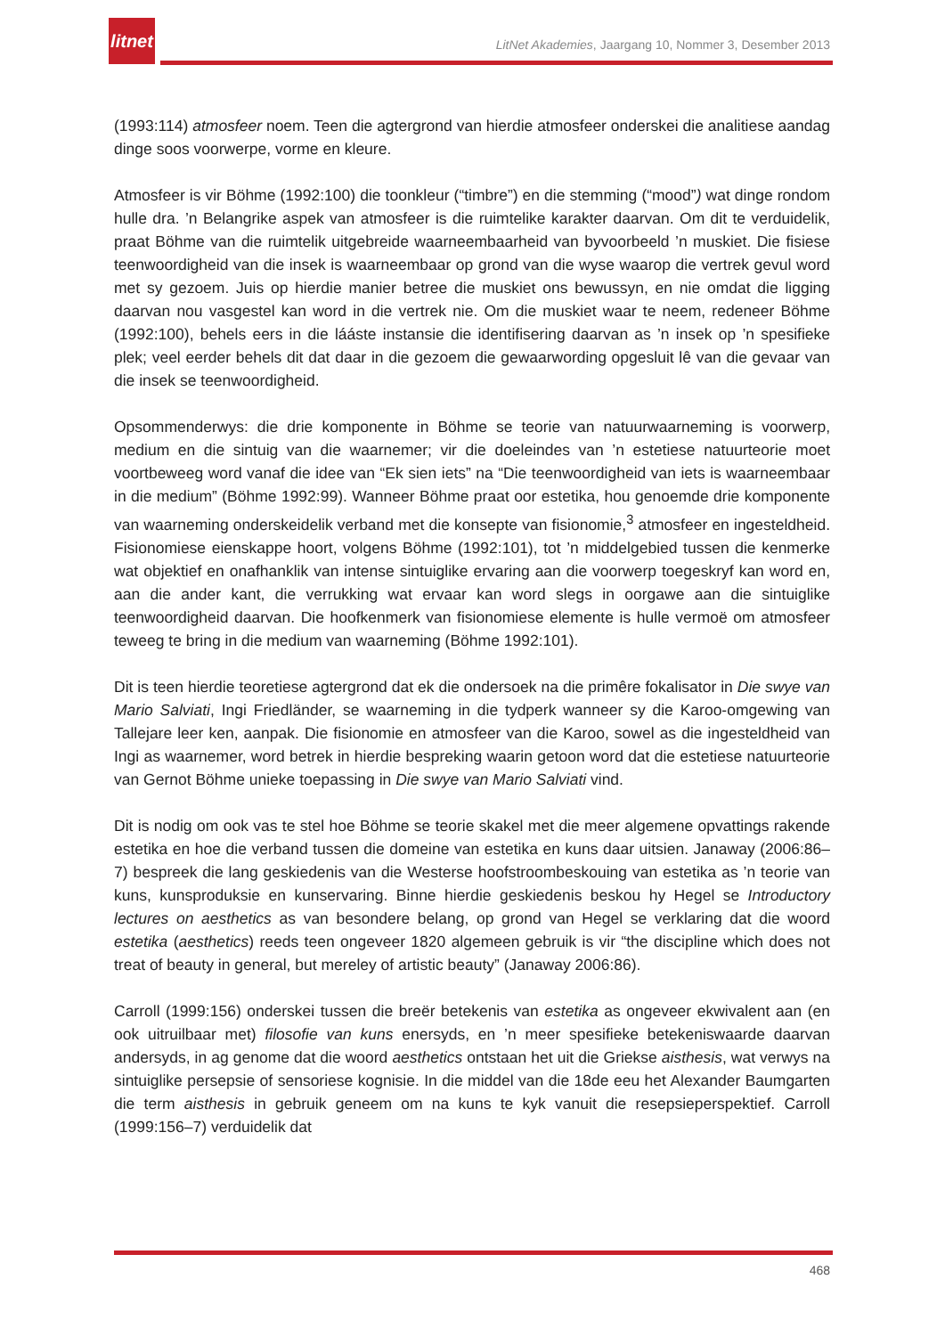litnet
LitNet Akademies, Jaargang 10, Nommer 3, Desember 2013
(1993:114) atmosfeer noem. Teen die agtergrond van hierdie atmosfeer onderskei die analitiese aandag dinge soos voorwerpe, vorme en kleure.
Atmosfeer is vir Böhme (1992:100) die toonkleur (“timbre”) en die stemming (“mood”) wat dinge rondom hulle dra. ’n Belangrike aspek van atmosfeer is die ruimtelike karakter daarvan. Om dit te verduidelik, praat Böhme van die ruimtelik uitgebreide waarneembaarheid van byvoorbeeld ’n muskiet. Die fisiese teenwoordigheid van die insek is waarneembaar op grond van die wyse waarop die vertrek gevul word met sy gezoem. Juis op hierdie manier betree die muskiet ons bewussyn, en nie omdat die ligging daarvan nou vasgestel kan word in die vertrek nie. Om die muskiet waar te neem, redeneer Böhme (1992:100), behels eers in die lááste instansie die identifisering daarvan as ’n insek op ’n spesifieke plek; veel eerder behels dit dat daar in die gezoem die gewaarwording opgesluit lê van die gevaar van die insek se teenwoordigheid.
Opsommenderwys: die drie komponente in Böhme se teorie van natuurwaarneming is voorwerp, medium en die sintuig van die waarnemer; vir die doeleindes van ’n estetiese natuurteorie moet voortbeweeg word vanaf die idee van “Ek sien iets” na “Die teenwoordigheid van iets is waarneembaar in die medium” (Böhme 1992:99). Wanneer Böhme praat oor estetika, hou genoemde drie komponente van waarneming onderskeidelik verband met die konsepte van fisionomie,<sup>3</sup> atmosfeer en ingesteldheid. Fisionomiese eienskappe hoort, volgens Böhme (1992:101), tot ’n middelgebied tussen die kenmerke wat objektief en onafhanklik van intense sintuiglike ervaring aan die voorwerp toegeskryf kan word en, aan die ander kant, die verrukking wat ervaar kan word slegs in oorgawe aan die sintuiglike teenwoordigheid daarvan. Die hoofkenmerk van fisionomiese elemente is hulle vermoë om atmosfeer teweeg te bring in die medium van waarneming (Böhme 1992:101).
Dit is teen hierdie teoretiese agtergrond dat ek die ondersoek na die primêre fokalisator in Die swye van Mario Salviati, Ingi Friedländer, se waarneming in die tydperk wanneer sy die Karoo-omgewing van Tallejare leer ken, aanpak. Die fisionomie en atmosfeer van die Karoo, sowel as die ingesteldheid van Ingi as waarnemer, word betrek in hierdie bespreking waarin getoon word dat die estetiese natuurteorie van Gernot Böhme unieke toepassing in Die swye van Mario Salviati vind.
Dit is nodig om ook vas te stel hoe Böhme se teorie skakel met die meer algemene opvattings rakende estetika en hoe die verband tussen die domeine van estetika en kuns daar uitsien. Janaway (2006:86–7) bespreek die lang geskiedenis van die Westerse hoofstroombeskouing van estetika as ’n teorie van kuns, kunsproduksie en kunservaring. Binne hierdie geskiedenis beskou hy Hegel se Introductory lectures on aesthetics as van besondere belang, op grond van Hegel se verklaring dat die woord estetika (aesthetics) reeds teen ongeveer 1820 algemeen gebruik is vir “the discipline which does not treat of beauty in general, but mereley of artistic beauty” (Janaway 2006:86).
Carroll (1999:156) onderskei tussen die breër betekenis van estetika as ongeveer ekwivalent aan (en ook uitruilbaar met) filosofie van kuns enersyds, en ’n meer spesifieke betekeniswaarde daarvan andersyds, in ag genome dat die woord aesthetics ontstaan het uit die Griekse aisthesis, wat verwys na sintuiglike persepsie of sensoriese kognisie. In die middel van die 18de eeu het Alexander Baumgarten die term aisthesis in gebruik geneem om na kuns te kyk vanuit die resepsieperspektief. Carroll (1999:156–7) verduidelik dat
468